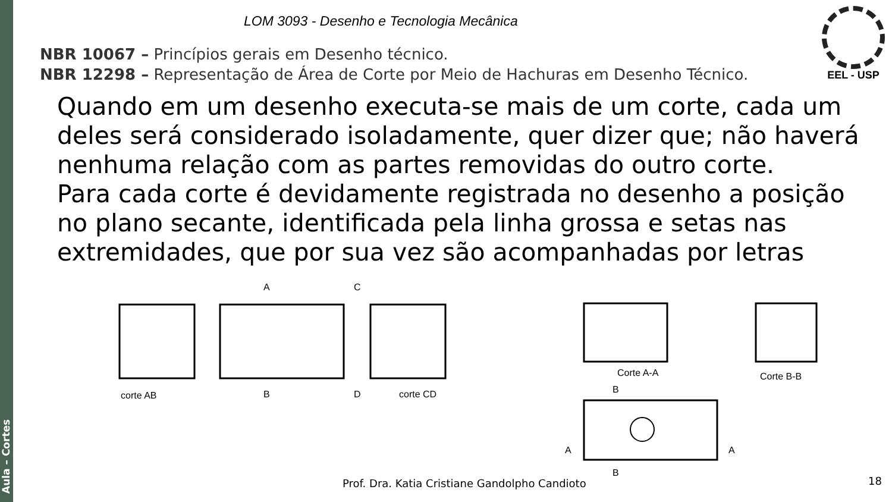Aula – Cortes
LOM 3093 - Desenho e Tecnologia Mecânica
NBR 10067 – Princípios gerais em Desenho técnico.
NBR 12298 – Representação de Área de Corte por Meio de Hachuras em Desenho Técnico.
EEL - USP
Quando em um desenho executa-se mais de um corte, cada um deles será considerado isoladamente, quer dizer que; não haverá nenhuma relação com as partes removidas do outro corte.
Para cada corte é devidamente registrada no desenho a posição no plano secante, identificada pela linha grossa e setas nas extremidades, que por sua vez são acompanhadas por letras
A
C
B
D
corte AB
corte CD
Corte A-A
Corte B-B
B
B
A
A
Prof. Dra. Katia Cristiane Gandolpho Candioto
18